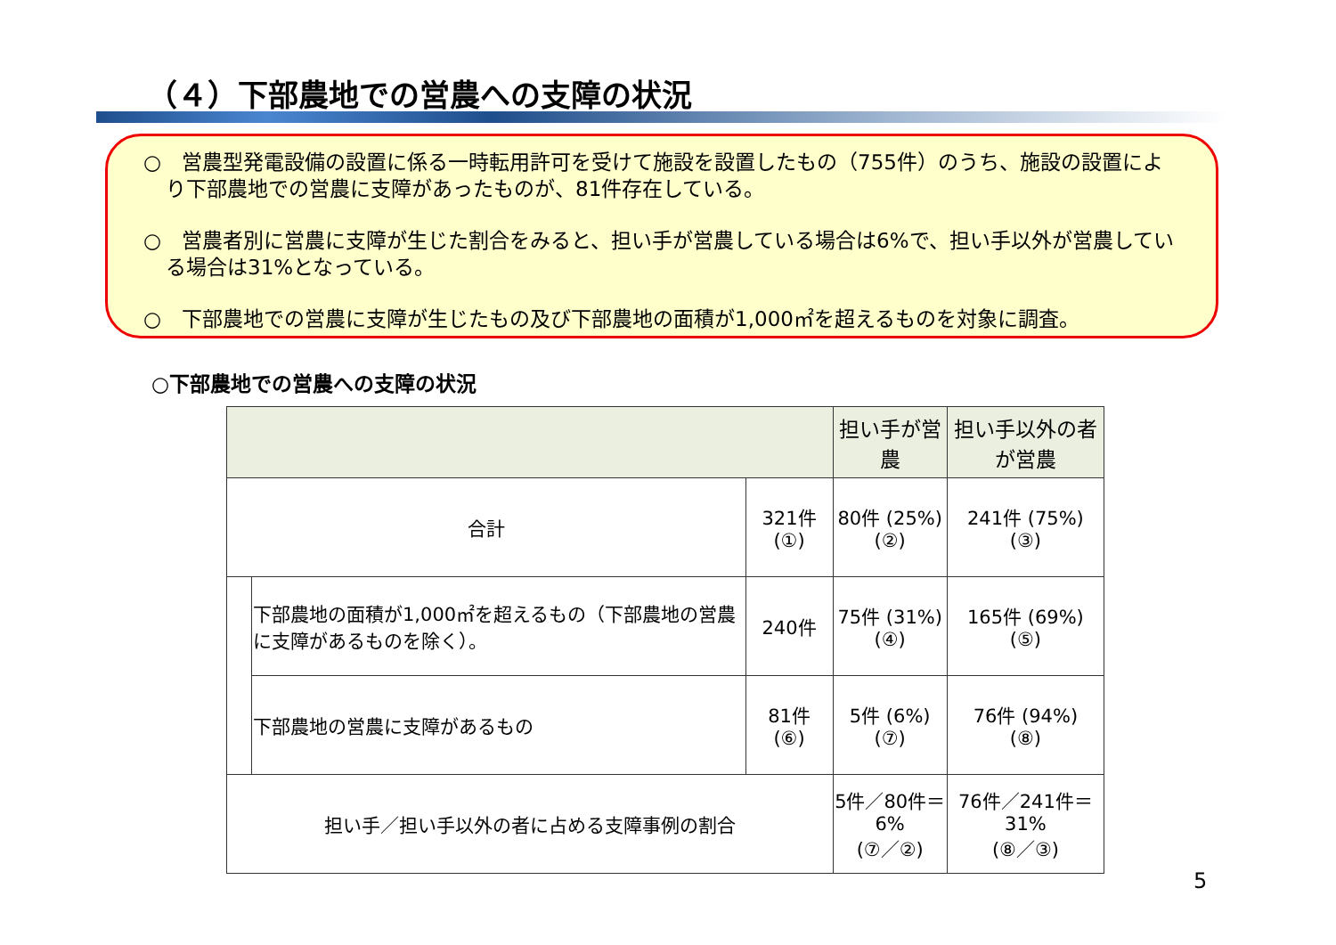（４）下部農地での営農への支障の状況
○　営農型発電設備の設置に係る一時転用許可を受けて施設を設置したもの（755件）のうち、施設の設置により下部農地での営農に支障があったものが、81件存在している。
○　営農者別に営農に支障が生じた割合をみると、担い手が営農している場合は6%で、担い手以外が営農している場合は31%となっている。
○　下部農地での営農に支障が生じたもの及び下部農地の面積が1,000㎡を超えるものを対象に調査。
○下部農地での営農への支障の状況
| | | | 担い手が営農 | 担い手以外の者が営農 |
| --- | --- | --- | --- | --- |
| 合計 | | 321件 (①) | 80件 (25%) (②) | 241件 (75%) (③) |
| | 下部農地の面積が1,000㎡を超えるもの（下部農地の営農に支障があるものを除く）。 | 240件 | 75件 (31%) (④) | 165件 (69%) (⑤) |
| | 下部農地の営農に支障があるもの | 81件 (⑥) | 5件 (6%) (⑦) | 76件 (94%) (⑧) |
| 担い手／担い手以外の者に占める支障事例の割合 | | | 5件／80件＝6% (⑦／②) | 76件／241件＝31% (⑧／③) |
5